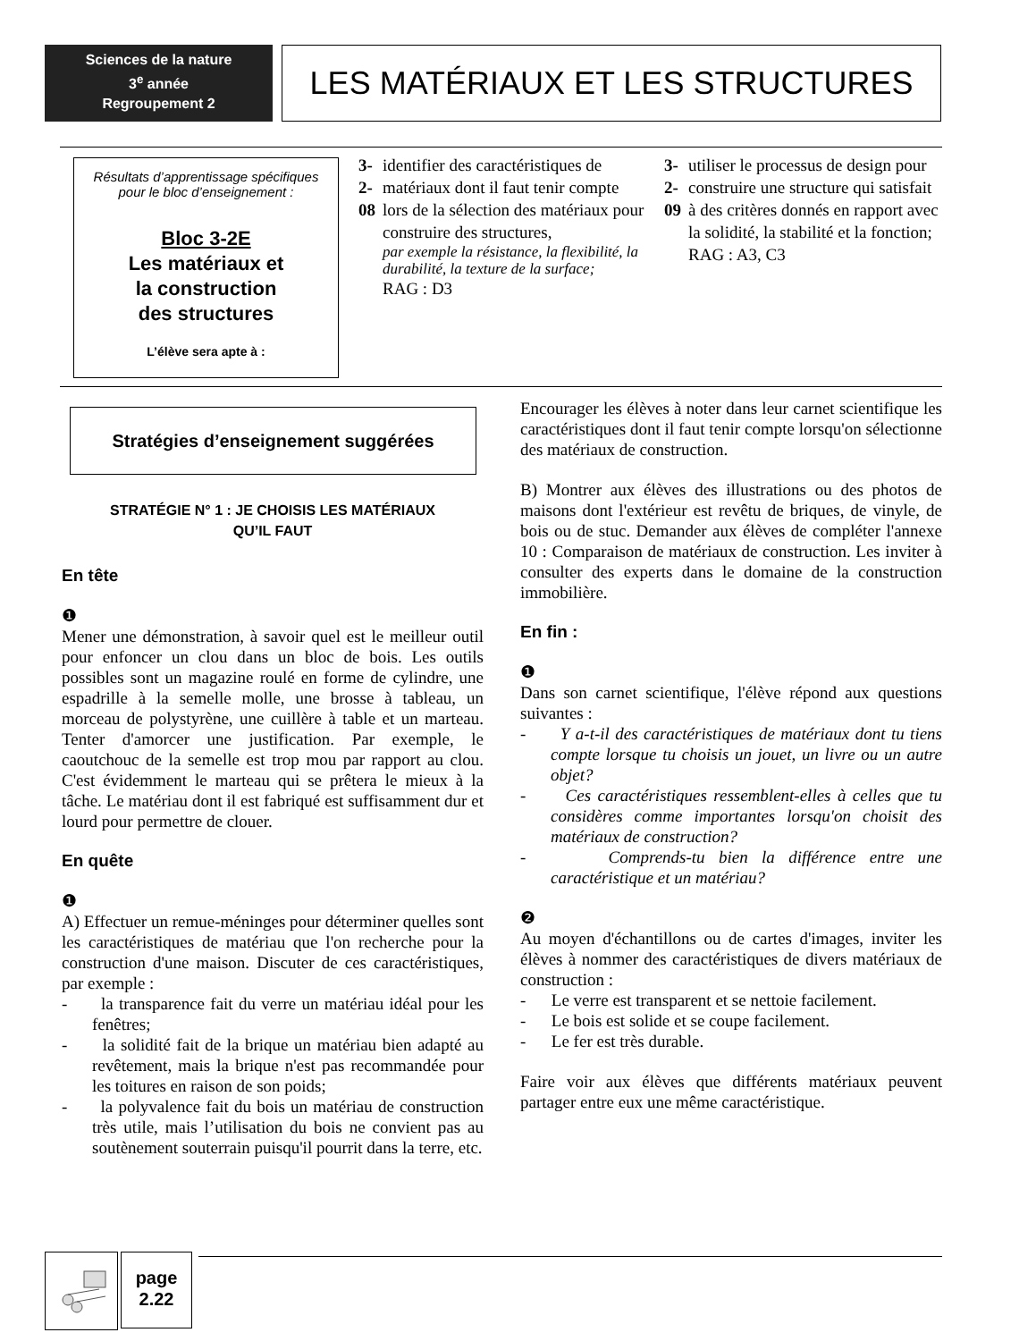Sciences de la nature
3<sup>e</sup> année
Regroupement 2
LES MATÉRIAUX ET LES STRUCTURES
Résultats d’apprentissage spécifiques
pour le bloc d’enseignement :
Bloc 3-2E
Les matériaux et
la construction
des structures
L’élève sera apte à :
3-2-08 identifier des caractéristiques de matériaux dont il faut tenir compte lors de la sélection des matériaux pour construire des structures,
par exemple la résistance, la flexibilité, la durabilité, la texture de la surface;
RAG : D3
3-2-09 utiliser le processus de design pour construire une structure qui satisfait à des critères donnés en rapport avec la solidité, la stabilité et la fonction;
RAG : A3, C3
Stratégies d’enseignement suggérées
STRATÉGIE N° 1 : JE CHOISIS LES MATÉRIAUX
QU’IL FAUT
En tête
❶
Mener une démonstration, à savoir quel est le meilleur outil pour enfoncer un clou dans un bloc de bois. Les outils possibles sont un magazine roulé en forme de cylindre, une espadrille à la semelle molle, une brosse à tableau, un morceau de polystyrène, une cuillère à table et un marteau. Tenter d'amorcer une justification. Par exemple, le caoutchouc de la semelle est trop mou par rapport au clou. C'est évidemment le marteau qui se prêtera le mieux à la tâche. Le matériau dont il est fabriqué est suffisamment dur et lourd pour permettre de clouer.
En quête
❶
A) Effectuer un remue-méninges pour déterminer quelles sont les caractéristiques de matériau que l'on recherche pour la construction d'une maison. Discuter de ces caractéristiques, par exemple :
- la transparence fait du verre un matériau idéal pour les fenêtres;
- la solidité fait de la brique un matériau bien adapté au revêtement, mais la brique n'est pas recommandée pour les toitures en raison de son poids;
- la polyvalence fait du bois un matériau de construction très utile, mais l’utilisation du bois ne convient pas au soutènement souterrain puisqu'il pourrit dans la terre, etc.
Encourager les élèves à noter dans leur carnet scientifique les caractéristiques dont il faut tenir compte lorsqu'on sélectionne des matériaux de construction.
B) Montrer aux élèves des illustrations ou des photos de maisons dont l'extérieur est revêtu de briques, de vinyle, de bois ou de stuc. Demander aux élèves de compléter l'annexe 10 : Comparaison de matériaux de construction. Les inviter à consulter des experts dans le domaine de la construction immobilière.
En fin :
❶
Dans son carnet scientifique, l'élève répond aux questions suivantes :
- Y a-t-il des caractéristiques de matériaux dont tu tiens compte lorsque tu choisis un jouet, un livre ou un autre objet?
- Ces caractéristiques ressemblent-elles à celles que tu considères comme importantes lorsqu'on choisit des matériaux de construction?
- Comprends-tu bien la différence entre une caractéristique et un matériau?
❷
Au moyen d'échantillons ou de cartes d'images, inviter les élèves à nommer des caractéristiques de divers matériaux de construction :
- Le verre est transparent et se nettoie facilement.
- Le bois est solide et se coupe facilement.
- Le fer est très durable.
Faire voir aux élèves que différents matériaux peuvent partager entre eux une même caractéristique.
page
2.22